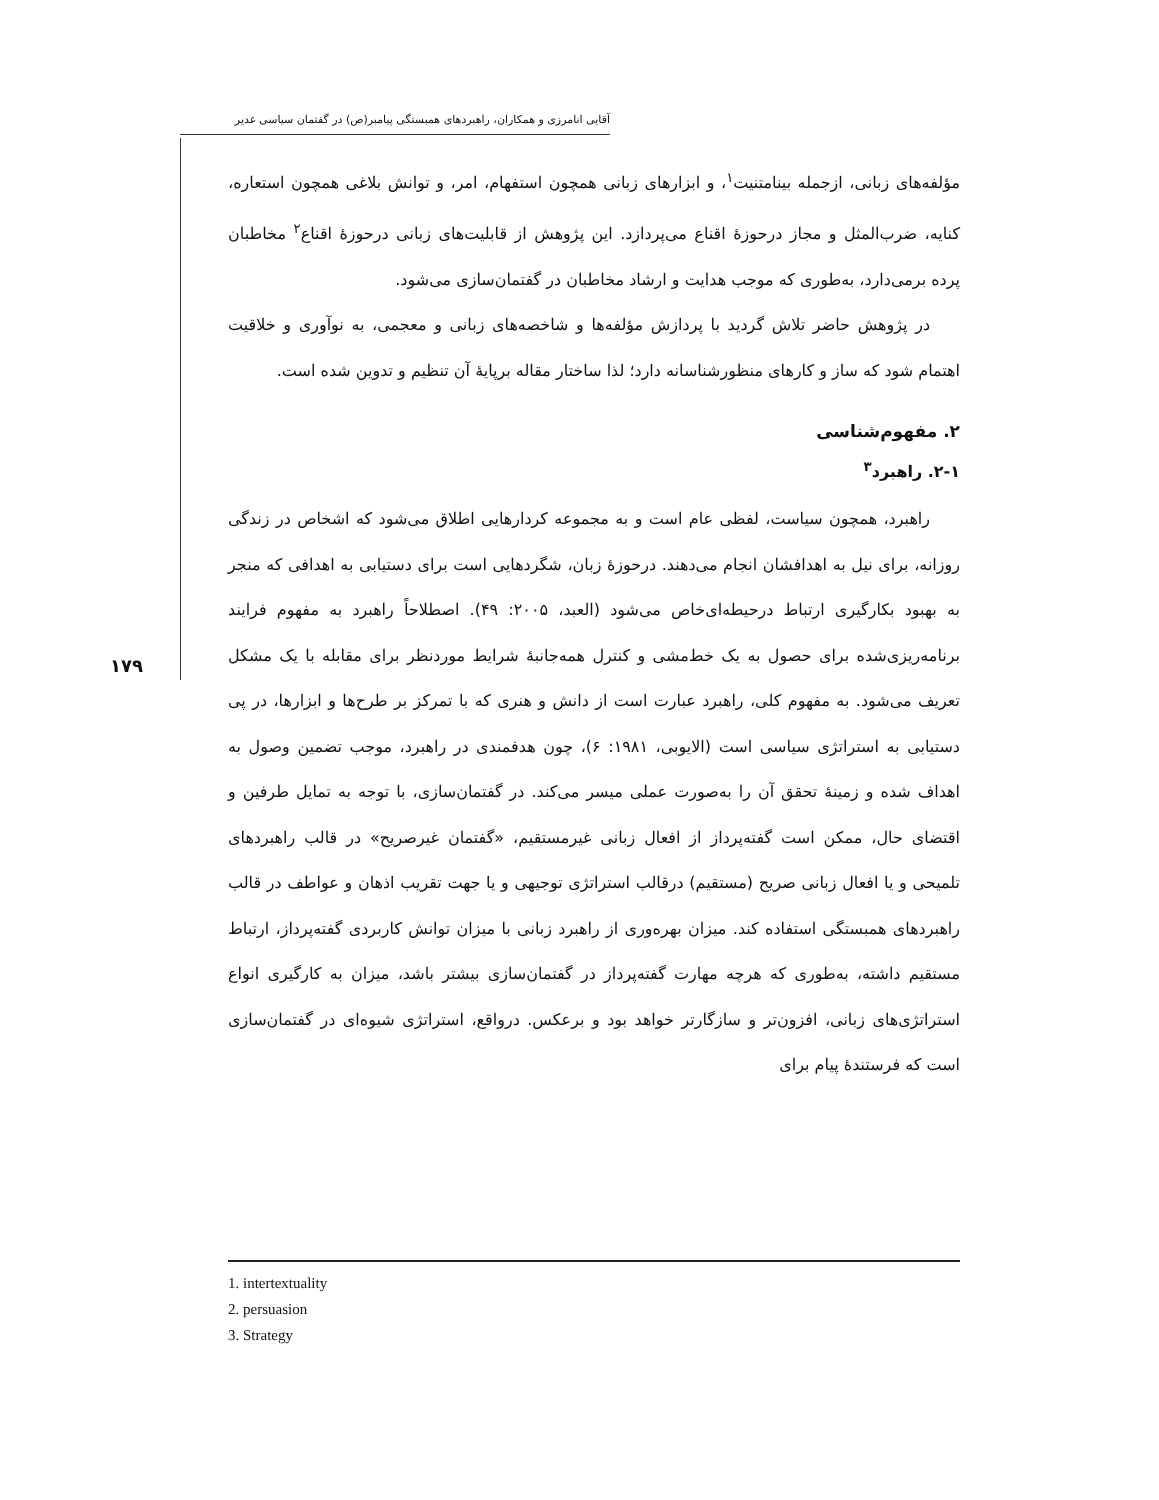آقایی انامرزی و همکاران، راهبردهای همبستگی پیامبر(ص) در گفتمان سیاسی غدیر
۱۷۹
مؤلفه‌های زبانی، ازجمله بینامتنیت<sup>۱</sup>، و ابزارهای زبانی همچون استفهام، امر، و توانش بلاغی همچون استعاره، کنایه، ضرب‌المثل و مجاز درحوزهٔ اقناع می‌پردازد. این پژوهش از قابلیت‌های زبانی درحوزهٔ اقناع<sup>۲</sup> مخاطبان پرده برمی‌دارد، به‌طوری که موجب هدایت و ارشاد مخاطبان در گفتمان‌سازی می‌شود.
در پژوهش حاضر تلاش گردید با پردازش مؤلفه‌ها و شاخصه‌های زبانی و معجمی، به نوآوری و خلاقیت اهتمام شود که ساز و کارهای منظورشناسانه دارد؛ لذا ساختار مقاله برپایهٔ آن تنظیم و تدوین شده است.
۲. مفهوم‌شناسی
۲-۱. راهبرد<sup>۳</sup>
راهبرد، همچون سیاست، لفظی عام است و به مجموعه کردارهایی اطلاق می‌شود که اشخاص در زندگی روزانه، برای نیل به اهدافشان انجام می‌دهند. درحوزهٔ زبان، شگردهایی است برای دستیابی به اهدافی که منجر به بهبود بکارگیری ارتباط درحیطه‌ای‌خاص می‌شود (العبد، ۲۰۰۵: ۴۹). اصطلاحاً راهبرد به مفهوم فرایند برنامه‌ریزی‌شده برای حصول به یک خط‌مشی و کنترل همه‌جانبهٔ شرایط موردنظر برای مقابله با یک مشکل تعریف می‌شود. به مفهوم کلی، راهبرد عبارت است از دانش و هنری که با تمرکز بر طرح‌ها و ابزارها، در پی دستیابی به استراتژی سیاسی است (الایوبی، ۱۹۸۱: ۶)، چون هدفمندی در راهبرد، موجب تضمین وصول به اهداف شده و زمینهٔ تحقق آن را به‌صورت عملی میسر می‌کند. در گفتمان‌سازی، با توجه به تمایل طرفین و اقتضای حال، ممکن است گفته‌پرداز از افعال زبانی غیرمستقیم، «گفتمان غیرصریح» در قالب راهبردهای تلمیحی و یا افعال زبانی صریح (مستقیم) درقالب استراتژی توجیهی و یا جهت تقریب اذهان و عواطف در قالب راهبردهای همبستگی استفاده کند. میزان بهره‌وری از راهبرد زبانی با میزان توانش کاربردی گفته‌پرداز، ارتباط مستقیم داشته، به‌طوری که هرچه مهارت گفته‌پرداز در گفتمان‌سازی بیشتر باشد، میزان به کارگیری انواع استراتژی‌های زبانی، افزون‌تر و سازگارتر خواهد بود و برعکس. درواقع، استراتژی شیوه‌ای در گفتمان‌سازی است که فرستندهٔ پیام برای
1. intertextuality
2. persuasion
3. Strategy